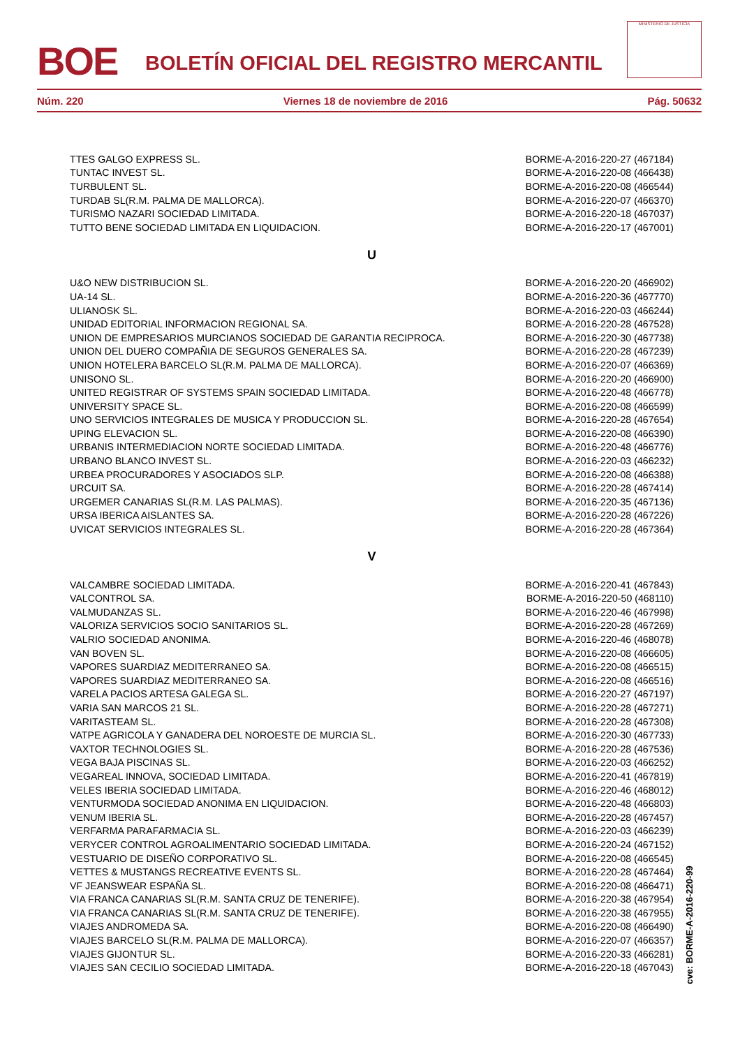BOE
BOLETÍN OFICIAL DEL REGISTRO MERCANTIL
MINISTERIO DE JUSTICIA
Núm. 220 Viernes 18 de noviembre de 2016 Pág. 50632
| TTES GALGO EXPRESS SL. | BORME-A-2016-220-27 (467184) |
| TUNTAC INVEST SL. | BORME-A-2016-220-08 (466438) |
| TURBULENT SL. | BORME-A-2016-220-08 (466544) |
| TURDAB SL(R.M. PALMA DE MALLORCA). | BORME-A-2016-220-07 (466370) |
| TURISMO NAZARI SOCIEDAD LIMITADA. | BORME-A-2016-220-18 (467037) |
| TUTTO BENE SOCIEDAD LIMITADA EN LIQUIDACION. | BORME-A-2016-220-17 (467001) |
| U | |
| U&O NEW DISTRIBUCION SL. | BORME-A-2016-220-20 (466902) |
| UA-14 SL. | BORME-A-2016-220-36 (467770) |
| ULIANOSK SL. | BORME-A-2016-220-03 (466244) |
| UNIDAD EDITORIAL INFORMACION REGIONAL SA. | BORME-A-2016-220-28 (467528) |
| UNION DE EMPRESARIOS MURCIANOS SOCIEDAD DE GARANTIA RECIPROCA. | BORME-A-2016-220-30 (467738) |
| UNION DEL DUERO COMPAÑIA DE SEGUROS GENERALES SA. | BORME-A-2016-220-28 (467239) |
| UNION HOTELERA BARCELO SL(R.M. PALMA DE MALLORCA). | BORME-A-2016-220-07 (466369) |
| UNISONO SL. | BORME-A-2016-220-20 (466900) |
| UNITED REGISTRAR OF SYSTEMS SPAIN SOCIEDAD LIMITADA. | BORME-A-2016-220-48 (466778) |
| UNIVERSITY SPACE SL. | BORME-A-2016-220-08 (466599) |
| UNO SERVICIOS INTEGRALES DE MUSICA Y PRODUCCION SL. | BORME-A-2016-220-28 (467654) |
| UPING ELEVACION SL. | BORME-A-2016-220-08 (466390) |
| URBANIS INTERMEDIACION NORTE SOCIEDAD LIMITADA. | BORME-A-2016-220-48 (466776) |
| URBANO BLANCO INVEST SL. | BORME-A-2016-220-03 (466232) |
| URBEA PROCURADORES Y ASOCIADOS SLP. | BORME-A-2016-220-08 (466388) |
| URCUIT SA. | BORME-A-2016-220-28 (467414) |
| URGEMER CANARIAS SL(R.M. LAS PALMAS). | BORME-A-2016-220-35 (467136) |
| URSA IBERICA AISLANTES SA. | BORME-A-2016-220-28 (467226) |
| UVICAT SERVICIOS INTEGRALES SL. | BORME-A-2016-220-28 (467364) |
| V | |
| VALCAMBRE SOCIEDAD LIMITADA. | BORME-A-2016-220-41 (467843) |
| VALCONTROL SA. | BORME-A-2016-220-50 (468110) |
| VALMUDANZAS SL. | BORME-A-2016-220-46 (467998) |
| VALORIZA SERVICIOS SOCIO SANITARIOS SL. | BORME-A-2016-220-28 (467269) |
| VALRIO SOCIEDAD ANONIMA. | BORME-A-2016-220-46 (468078) |
| VAN BOVEN SL. | BORME-A-2016-220-08 (466605) |
| VAPORES SUARDIAZ MEDITERRANEO SA. | BORME-A-2016-220-08 (466515) |
| VAPORES SUARDIAZ MEDITERRANEO SA. | BORME-A-2016-220-08 (466516) |
| VARELA PACIOS ARTESA GALEGA SL. | BORME-A-2016-220-27 (467197) |
| VARIA SAN MARCOS 21 SL. | BORME-A-2016-220-28 (467271) |
| VARITASTEAM SL. | BORME-A-2016-220-28 (467308) |
| VATPE AGRICOLA Y GANADERA DEL NOROESTE DE MURCIA SL. | BORME-A-2016-220-30 (467733) |
| VAXTOR TECHNOLOGIES SL. | BORME-A-2016-220-28 (467536) |
| VEGA BAJA PISCINAS SL. | BORME-A-2016-220-03 (466252) |
| VEGAREAL INNOVA, SOCIEDAD LIMITADA. | BORME-A-2016-220-41 (467819) |
| VELES IBERIA SOCIEDAD LIMITADA. | BORME-A-2016-220-46 (468012) |
| VENTURMODA SOCIEDAD ANONIMA EN LIQUIDACION. | BORME-A-2016-220-48 (466803) |
| VENUM IBERIA SL. | BORME-A-2016-220-28 (467457) |
| VERFARMA PARAFARMACIA SL. | BORME-A-2016-220-03 (466239) |
| VERYCER CONTROL AGROALIMENTARIO SOCIEDAD LIMITADA. | BORME-A-2016-220-24 (467152) |
| VESTUARIO DE DISEÑO CORPORATIVO SL. | BORME-A-2016-220-08 (466545) |
| VETTES & MUSTANGS RECREATIVE EVENTS SL. | BORME-A-2016-220-28 (467464) |
| VF JEANSWEAR ESPAÑA SL. | BORME-A-2016-220-08 (466471) |
| VIA FRANCA CANARIAS SL(R.M. SANTA CRUZ DE TENERIFE). | BORME-A-2016-220-38 (467954) |
| VIA FRANCA CANARIAS SL(R.M. SANTA CRUZ DE TENERIFE). | BORME-A-2016-220-38 (467955) |
| VIAJES ANDROMEDA SA. | BORME-A-2016-220-08 (466490) |
| VIAJES BARCELO SL(R.M. PALMA DE MALLORCA). | BORME-A-2016-220-07 (466357) |
| VIAJES GIJONTUR SL. | BORME-A-2016-220-33 (466281) |
| VIAJES SAN CECILIO SOCIEDAD LIMITADA. | BORME-A-2016-220-18 (467043) |
cve: BORME-A-2016-220-99